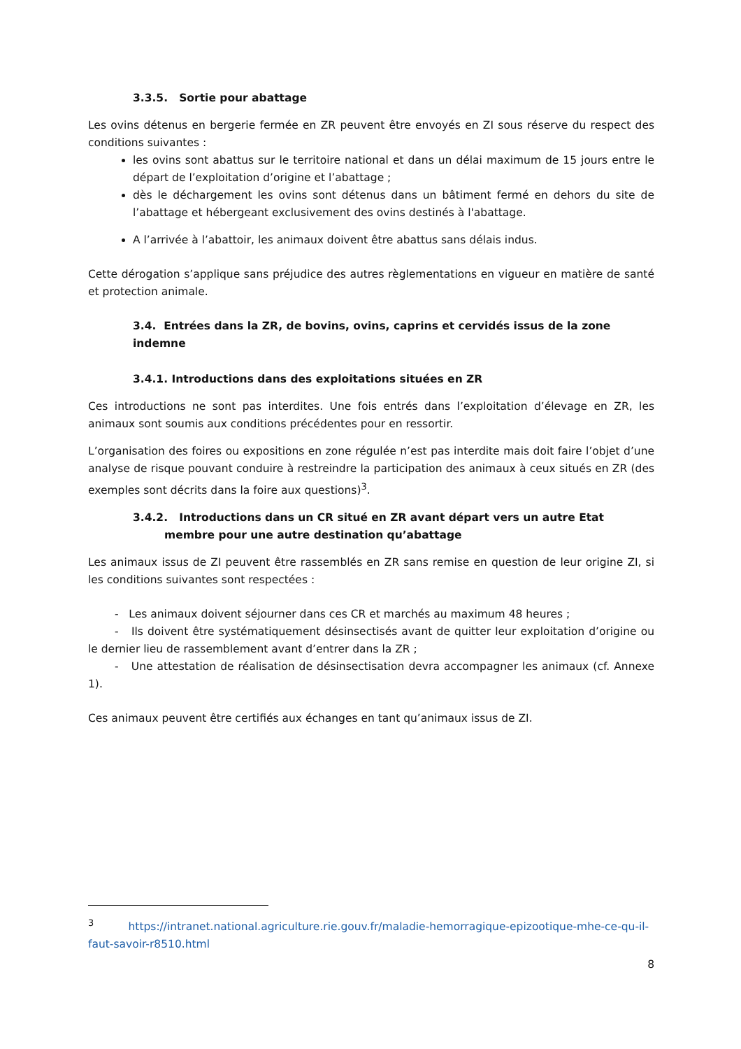3.3.5. Sortie pour abattage
Les ovins détenus en bergerie fermée en ZR peuvent être envoyés en ZI sous réserve du respect des conditions suivantes :
les ovins sont abattus sur le territoire national et dans un délai maximum de 15 jours entre le départ de l’exploitation d’origine et l’abattage ;
dès le déchargement les ovins sont détenus dans un bâtiment fermé en dehors du site de l’abattage et hébergeant exclusivement des ovins destinés à l'abattage.
A l’arrivée à l’abattoir, les animaux doivent être abattus sans délais indus.
Cette dérogation s’applique sans préjudice des autres règlementations en vigueur en matière de santé et protection animale.
3.4. Entrées dans la ZR, de bovins, ovins, caprins et cervidés issus de la zone indemne
3.4.1. Introductions dans des exploitations situées en ZR
Ces introductions ne sont pas interdites. Une fois entrés dans l’exploitation d’élevage en ZR, les animaux sont soumis aux conditions précédentes pour en ressortir.
L’organisation des foires ou expositions en zone régulée n’est pas interdite mais doit faire l’objet d’une analyse de risque pouvant conduire à restreindre la participation des animaux à ceux situés en ZR (des exemples sont décrits dans la foire aux questions)<sup>3</sup>.
3.4.2. Introductions dans un CR situé en ZR avant départ vers un autre Etat membre pour une autre destination qu’abattage
Les animaux issus de ZI peuvent être rassemblés en ZR sans remise en question de leur origine ZI, si les conditions suivantes sont respectées :
- Les animaux doivent séjourner dans ces CR et marchés au maximum 48 heures ;
- Ils doivent être systématiquement désinsectisés avant de quitter leur exploitation d’origine ou le dernier lieu de rassemblement avant d’entrer dans la ZR ;
- Une attestation de réalisation de désinsectisation devra accompagner les animaux (cf. Annexe 1).
Ces animaux peuvent être certifiés aux échanges en tant qu’animaux issus de ZI.
<sup>3</sup> https://intranet.national.agriculture.rie.gouv.fr/maladie-hemorragique-epizootique-mhe-ce-qu-il-faut-savoir-r8510.html
8